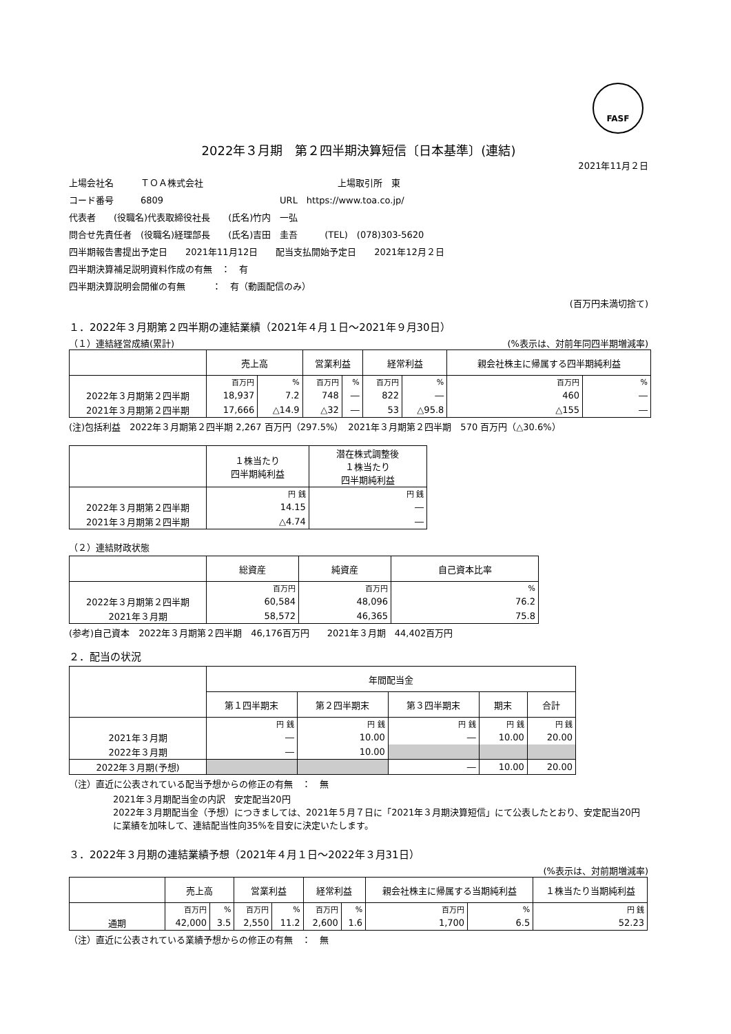FASF
2022年３月期　第２四半期決算短信〔日本基準〕(連結)
2021年11月２日
上場会社名　　　ＴＯＡ株式会社　　　　　　　　　　　　　　　上場取引所　東
コード番号　　　6809　　　　　　　　　　　　　URL　https://www.toa.co.jp/
代表者　　(役職名)代表取締役社長　　(氏名)竹内　一弘
問合せ先責任者　(役職名)経理部長　　(氏名)吉田　圭吾　　　(TEL)　(078)303-5620
四半期報告書提出予定日　　2021年11月12日　　配当支払開始予定日　　2021年12月２日
四半期決算補足説明資料作成の有無　：　有
四半期決算説明会開催の有無　　　：　有（動画配信のみ）
(百万円未満切捨て)
１．2022年３月期第２四半期の連結業績（2021年４月１日～2021年９月30日）
（１）連結経営成績(累計)　(%表示は、対前年同四半期増減率)
| | 売上高 | | 営業利益 | | 経常利益 | | 親会社株主に帰属する四半期純利益 | |
| --- | --- | --- | --- | --- | --- | --- | --- | --- |
| | 百万円 | % | 百万円 | % | 百万円 | % | 百万円 | % |
| 2022年３月期第２四半期 | 18,937 | 7.2 | 748 | ― | 822 | ― | 460 | ― |
| 2021年３月期第２四半期 | 17,666 | △14.9 | △32 | ― | 53 | △95.8 | △155 | ― |
(注)包括利益　2022年３月期第２四半期 2,267 百万円（297.5%）　2021年３月期第２四半期　570 百万円（△30.6%）
| | １株当たり 四半期純利益 | 潜在株式調整後 １株当たり 四半期純利益 |
| --- | --- | --- |
| | 円 銭 | 円 銭 |
| 2022年３月期第２四半期 | 14.15 | ― |
| 2021年３月期第２四半期 | △4.74 | ― |
（２）連結財政状態
| | 総資産 | 純資産 | 自己資本比率 |
| --- | --- | --- | --- |
| | 百万円 | 百万円 | % |
| 2022年３月期第２四半期 | 60,584 | 48,096 | 76.2 |
| 2021年３月期 | 58,572 | 46,365 | 75.8 |
(参考)自己資本　2022年３月期第２四半期　46,176百万円　　2021年３月期　44,402百万円
２．配当の状況
| | 年間配当金 | | | | |
| --- | --- | --- | --- | --- | --- |
| | 第１四半期末 | 第２四半期末 | 第３四半期末 | 期末 | 合計 |
| | 円 銭 | 円 銭 | 円 銭 | 円 銭 | 円 銭 |
| 2021年３月期 | ― | 10.00 | ― | 10.00 | 20.00 |
| 2022年３月期 | ― | 10.00 | | | |
| 2022年３月期(予想) | | | ― | 10.00 | 20.00 |
（注）直近に公表されている配当予想からの修正の有無　：　無
2021年３月期配当金の内訳　安定配当20円
2022年３月期配当金（予想）につきましては、2021年５月７日に「2021年３月期決算短信」にて公表したとおり、安定配当20円に業績を加味して、連結配当性向35%を目安に決定いたします。
３．2022年３月期の連結業績予想（2021年４月１日～2022年３月31日）
(%表示は、対前期増減率)
| | 売上高 | | 営業利益 | | 経常利益 | | 親会社株主に帰属する当期純利益 | | １株当たり当期純利益 |
| --- | --- | --- | --- | --- | --- | --- | --- | --- | --- |
| | 百万円 | % | 百万円 | % | 百万円 | % | 百万円 | % | 円 銭 |
| 通期 | 42,000 | 3.5 | 2,550 | 11.2 | 2,600 | 1.6 | 1,700 | 6.5 | 52.23 |
（注）直近に公表されている業績予想からの修正の有無　：　無